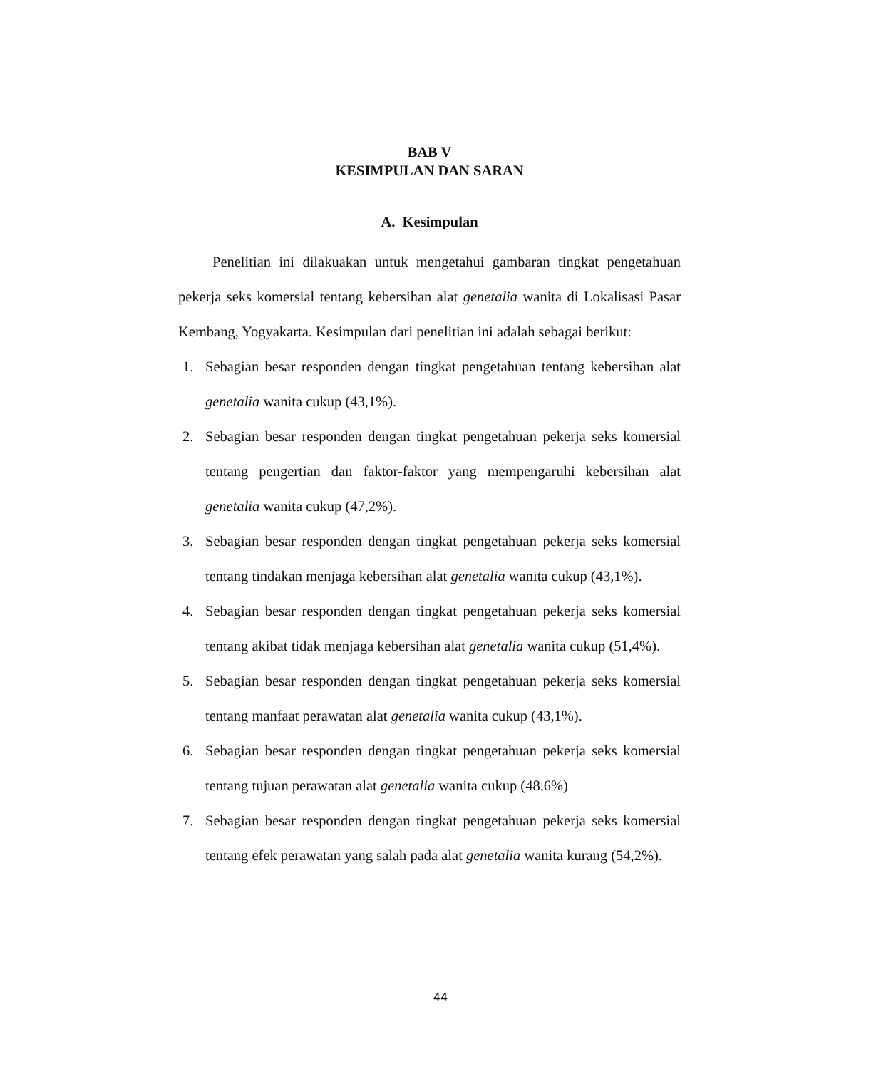BAB V
KESIMPULAN DAN SARAN
A. Kesimpulan
Penelitian ini dilakuakan untuk mengetahui gambaran tingkat pengetahuan pekerja seks komersial tentang kebersihan alat genetalia wanita di Lokalisasi Pasar Kembang, Yogyakarta. Kesimpulan dari penelitian ini adalah sebagai berikut:
1. Sebagian besar responden dengan tingkat pengetahuan tentang kebersihan alat genetalia wanita cukup (43,1%).
2. Sebagian besar responden dengan tingkat pengetahuan pekerja seks komersial tentang pengertian dan faktor-faktor yang mempengaruhi kebersihan alat genetalia wanita cukup (47,2%).
3. Sebagian besar responden dengan tingkat pengetahuan pekerja seks komersial tentang tindakan menjaga kebersihan alat genetalia wanita cukup (43,1%).
4. Sebagian besar responden dengan tingkat pengetahuan pekerja seks komersial tentang akibat tidak menjaga kebersihan alat genetalia wanita cukup (51,4%).
5. Sebagian besar responden dengan tingkat pengetahuan pekerja seks komersial tentang manfaat perawatan alat genetalia wanita cukup (43,1%).
6. Sebagian besar responden dengan tingkat pengetahuan pekerja seks komersial tentang tujuan perawatan alat genetalia wanita cukup (48,6%)
7. Sebagian besar responden dengan tingkat pengetahuan pekerja seks komersial tentang efek perawatan yang salah pada alat genetalia wanita kurang (54,2%).
44